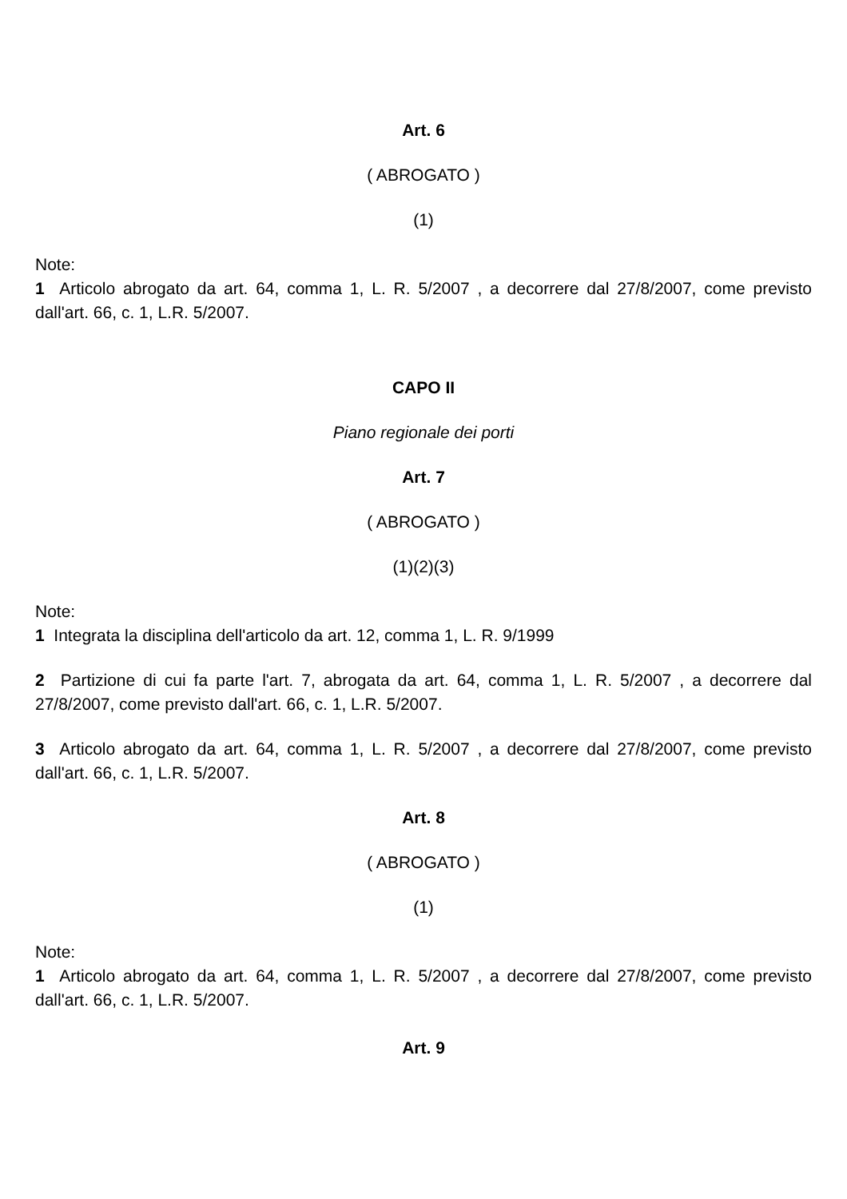Art. 6
( ABROGATO )
(1)
Note:
1 Articolo abrogato da art. 64, comma 1, L. R. 5/2007 , a decorrere dal 27/8/2007, come previsto dall'art. 66, c. 1, L.R. 5/2007.
CAPO II
Piano regionale dei porti
Art. 7
( ABROGATO )
(1)(2)(3)
Note:
1 Integrata la disciplina dell'articolo da art. 12, comma 1, L. R. 9/1999
2 Partizione di cui fa parte l'art. 7, abrogata da art. 64, comma 1, L. R. 5/2007 , a decorrere dal 27/8/2007, come previsto dall'art. 66, c. 1, L.R. 5/2007.
3 Articolo abrogato da art. 64, comma 1, L. R. 5/2007 , a decorrere dal 27/8/2007, come previsto dall'art. 66, c. 1, L.R. 5/2007.
Art. 8
( ABROGATO )
(1)
Note:
1 Articolo abrogato da art. 64, comma 1, L. R. 5/2007 , a decorrere dal 27/8/2007, come previsto dall'art. 66, c. 1, L.R. 5/2007.
Art. 9